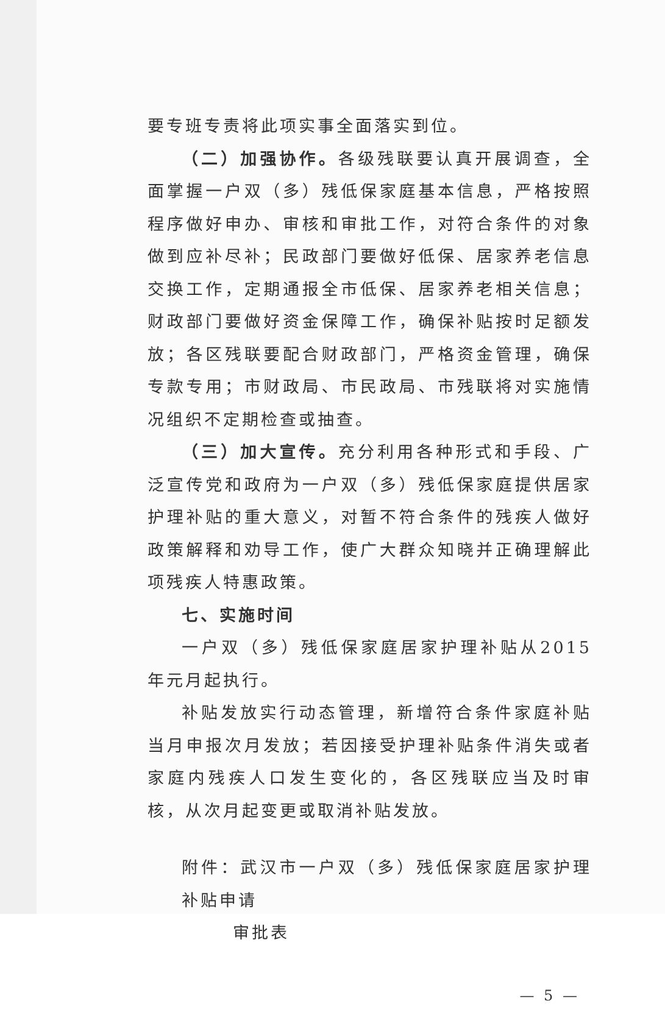要专班专责将此项实事全面落实到位。
（二）加强协作。各级残联要认真开展调查，全面掌握一户双（多）残低保家庭基本信息，严格按照程序做好申办、审核和审批工作，对符合条件的对象做到应补尽补；民政部门要做好低保、居家养老信息交换工作，定期通报全市低保、居家养老相关信息；财政部门要做好资金保障工作，确保补贴按时足额发放；各区残联要配合财政部门，严格资金管理，确保专款专用；市财政局、市民政局、市残联将对实施情况组织不定期检查或抽查。
（三）加大宣传。充分利用各种形式和手段、广泛宣传党和政府为一户双（多）残低保家庭提供居家护理补贴的重大意义，对暂不符合条件的残疾人做好政策解释和劝导工作，使广大群众知晓并正确理解此项残疾人特惠政策。
七、实施时间
一户双（多）残低保家庭居家护理补贴从2015年元月起执行。
补贴发放实行动态管理，新增符合条件家庭补贴当月申报次月发放；若因接受护理补贴条件消失或者家庭内残疾人口发生变化的，各区残联应当及时审核，从次月起变更或取消补贴发放。
附件：武汉市一户双（多）残低保家庭居家护理补贴申请
审批表
— 5 —